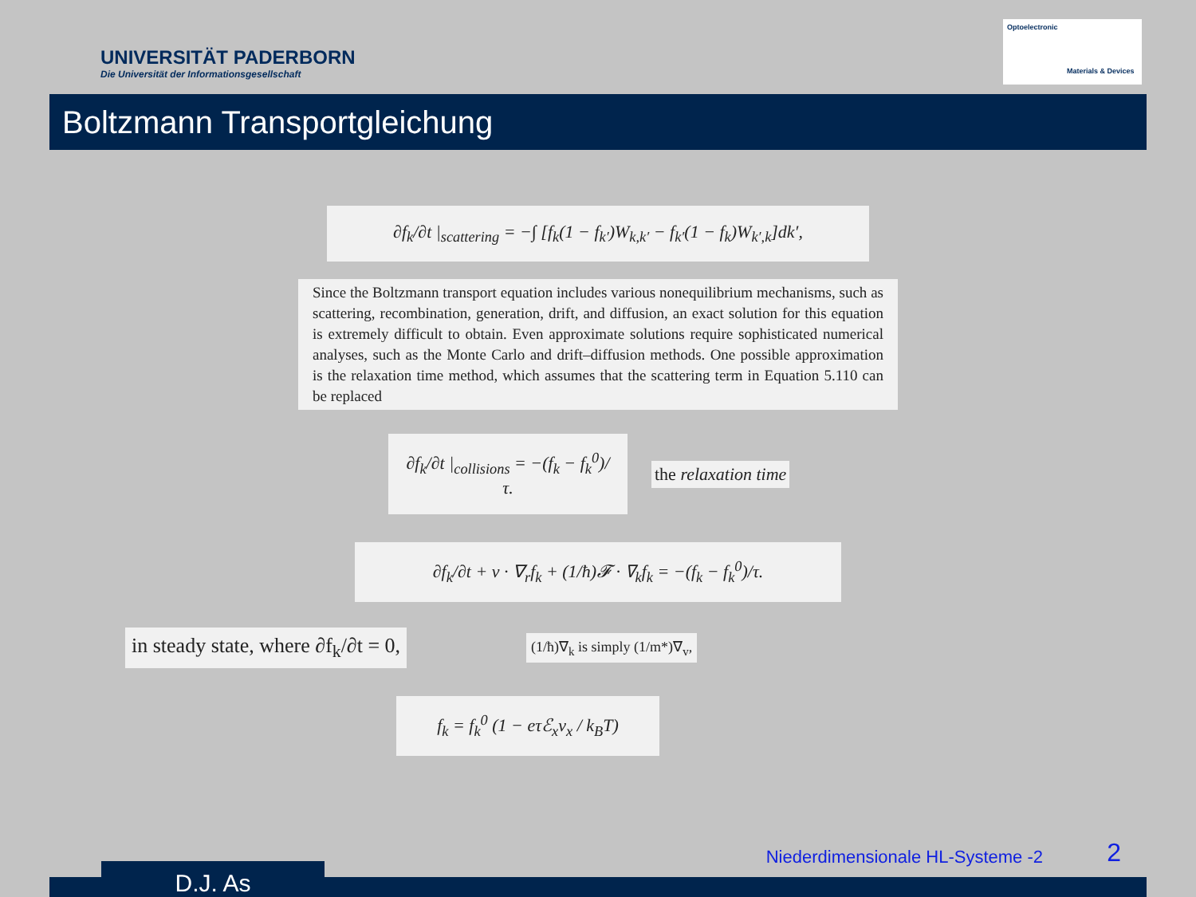UNIVERSITÄT PADERBORN
Die Universität der Informationsgesellschaft
Optoelectronic
Materials & Devices
Boltzmann Transportgleichung
∂f<sub>k</sub>/∂t |<sub>scattering</sub> = −∫ [f<sub>k</sub>(1 − f<sub>k′</sub>)W<sub>k,k′</sub> − f<sub>k′</sub>(1 − f<sub>k</sub>)W<sub>k′,k</sub>]dk′,
Since the Boltzmann transport equation includes various nonequilibrium mechanisms, such as scattering, recombination, generation, drift, and diffusion, an exact solution for this equation is extremely difficult to obtain. Even approximate solutions require sophisticated numerical analyses, such as the Monte Carlo and drift–diffusion methods. One possible approximation is the relaxation time method, which assumes that the scattering term in Equation 5.110 can be replaced
∂f<sub>k</sub>/∂t |<sub>collisions</sub> = −(f<sub>k</sub> − f<sub>k</sub><sup>0</sup>)/τ.
the relaxation time
∂f<sub>k</sub>/∂t + v · ∇<sub>r</sub>f<sub>k</sub> + (1/ħ)𝓕 · ∇<sub>k</sub>f<sub>k</sub> = −(f<sub>k</sub> − f<sub>k</sub><sup>0</sup>)/τ.
in steady state, where ∂f<sub>k</sub>/∂t = 0,
(1/ħ)∇<sub>k</sub> is simply (1/m*)∇<sub>v</sub>,
f<sub>k</sub> = f<sub>k</sub><sup>0</sup> (1 − eτℰ<sub>x</sub>v<sub>x</sub> / k<sub>B</sub>T)
D.J. As
Niederdimensionale HL-Systeme -2
2